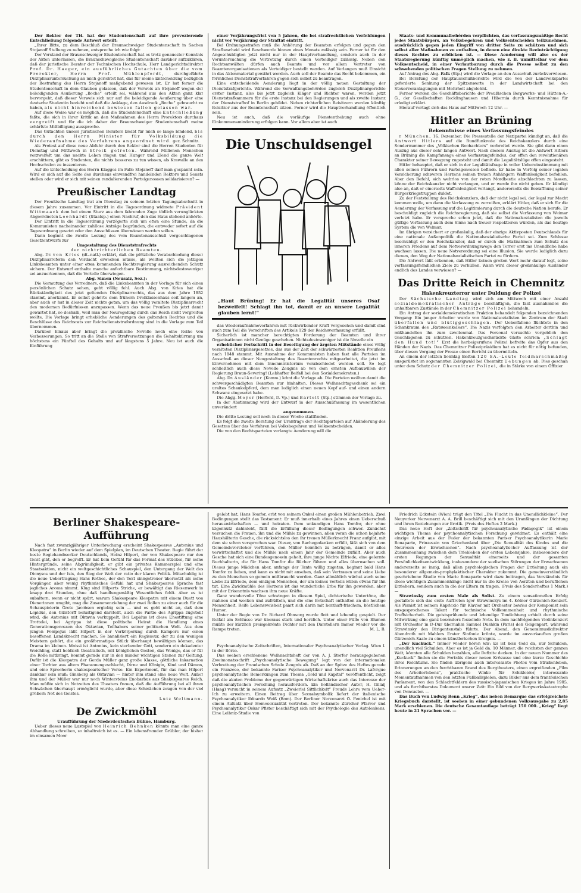Der Rektor der TH. hat der Studentenschaft auf ihre provozierende Entschließung folgende Antwort erteilt:
„Ihrer Bitte, zu dem Beschluß der Braunschweiger Studentenschaft in Sachen Stojanoff Stellung zu nehmen, entspreche ich wie folgt:
Der Vorstand der Braunschweiger Studentenschaft hat es trotz genauester Kenntnis der Akten unterlassen, die Braunschweigische Studentenschaft darüber aufzuklären, daß der juristische Berater der Technischen Hochschule, Herr Landgerichtsdirektor Prof. Dr. Haeger, ein ausführliches Gutachten über die vom Prorektor, Herrn Prof. Mühlenpfordt, durchgeführte Disziplinaruntersuchung an mich gerichtet hat, das für meine Entscheidung bezüglich der Bestrafung des Herrn Stojanoff maßgebend gewesen ist. Er hat ferner die Studentenschaft in dem Glauben gelassen, daß der Verweis an Stojanoff wegen der beleidigenden Aeußerung „Boche“ erteilt sei, während aus den Akten ganz klar hervorgeht, daß dieser Verweis sich nur auf die beleidigende Aeußerung über eine deutsche Studentin bezieht und daß die Anklage, den Ausdruck „Boche“ gebraucht zu haben, als nicht hinreichend bewiesen fallen gelassen war.
Auf diese Weise war es möglich, daß die Studentenschaft eine Entschließung faßte, die sich in ihrer Kritik an den Maßnahmen des Herrn Prorektors durchaus vergreift und für die ich daher der Braunschweiger Studentenschaft meine schärfste Mißbilligung ausspreche.
Das Gutachten unsers juristischen Beraters bleibt für mich so lange bindend, bis durch den Herrn Minister für Volksbildung die Wiederaufnahme des Verfahrens angeordnet wird. gez. Schmitz.
Als Protest auf diese neue Abfuhr durch den Rektor sind die Herren Studenten für Dienstag und Mittwoch in Streik getreten. Während Millionen Menschen verzweifelt um das nackte Leben ringen und Hunger und Elend die ganze Welt erschüttern, gibt es Studenten, die nichts besseres zu tun wissen, als Krawalle an den Hochschulen zu inszenieren.
Auf die Entscheidung des Herrn Klagges im Falle Stojanoff darf man gespannt sein. Wird er sich auf die Seite des durchaus einwandfrei handelnden Rektors und Senats stellen oder wird er sich mit seinen randalierenden Parteigenossen solidarisieren? —
Preußischer Landtag
Der Preußische Landtag trat am Dienstag zu seinem letzten Tagungsabschnitt in diesem Jahre zusammen. Vor Eintritt in die Tagesordnung widmete Präsident Wittmaack dem bei einem Sturz aus dem fahrenden Zuge tödlich verunglückten Abgeordneten Leonhardt (Staatsp.) einen Nachruf, den das Haus stehend anhörte.
Der Eintritt in die Tagesordnung verzögerte sich um etwa eine Stunde, da die Kommunisten nacheinander zahllose Anträge begründen, die entweder sofort auf die Tagesordnung gesetzt oder den Ausschüssen überwiesen werden sollen.
Dann beginnt die zweite Lesung des vom Beamtenausschuß vorgeschlagenen Gesetzentwurfs zur
Umgestaltung des Dienststrafrechts
der nichtrichterlichen Beamten.
Abg. Dr. von Kries (dt.-natl.) erklärt, daß die plötzliche Verabschiedung dieser Disziplinarreform den Verdacht erwecken müsse, als wollten sich die jetzigen Linksbeamten unter einer etwa kommenden Rechtsregierung ausreichenden Schutz sichern. Der Entwurf enthalte manche anfechtbare Bestimmung, nichtsdestoweniger sei anzuerkennen, daß die Vorteile überwiegen.
Abg. Simon (Neusalz, Soz.):
Die Vermutung des Vorredners, daß die Linksbeamten in der Vorlage für sich einen persönlichen Schutz sehen, geht völlig fehl. Auch Abg. von Kries hat die Rückständigkeit des jetzt geltenden Disziplinarrechts, das aus dem Jahre 1852 stammt, anerkannt. Er selbst gehörte dem frühern Dreiklassenhaus seit langem an, aber auch er hat in dieser Zeit nichts getan, um das völlig veraltete Disziplinarrecht den modernen Bedürfnissen anzupassen. Wenn das neue Preußen bis jetzt damit gewartet hat, so deshalb, weil man der Neuregelung durch das Reich nicht vorgreifen wollte. Die Vorlage bringt erhebliche Aenderungen des geltenden Rechtes und die Beschlüsse des Reichsrats zur Reichsdienststrafordnung sind in die Vorlage zum Teil übernommen.
Darüber hinaus aber bringt die preußische Novelle noch eine Reihe von Verbesserungen. So tritt an die Stelle von Strafversetzungen die Gehaltskürzung um höchstens ein Fünftel des Gehalts und auf längstens 5 Jahre. Neu ist auch die Einführung
einer Verjährungsfrist von 5 Jahren, die bei strafrechtlichen Verfehlungen nicht vor Verjährung der Straftat eintritt.
Bei Ordnungsstrafen muß die Anhörung der Beamten erfolgen und gegen den Strafbescheid wird Beschwerde binnen eines Monats zulässig sein. Ferner ist für den Angeschuldigten jetzt nicht nur in der Hauptverhandlung, sondern auch in der Voruntersuchung die Vertretung durch einen Verteidiger zulässig. Neben den Rechtsanwälten dürfen auch Beamte und vor allem Vertreter von Beamtenorganisationen als Verteidiger bestellt werden. Auf Verlangen muß Einsicht in das Aktenmaterial gewährt werden. Auch soll der Beamte das Recht bekommen, ein förmliches Dienststrafverfahren gegen sich selbst zu beantragen.
Eine entscheidende Aenderung liegt in der völlig neuen Gestaltung der Dienststrafgerichte. Während die Verwaltungsbehörden zugleich Disziplinargerichte erster Instanz, also bis jetzt zugleich Kläger und Richter waren, werden jetzt Dienststrafkammern für die erste Instanz bei den Regierungen und als zweite Instanz der Dienststrafhof in Berlin gebildet. Neben richterlichen Beisitzern werden künftig Beisitzer aus der Beamtenschaft sitzen. Ferner wird die Hauptverhandlung öffentlich sein.
Neu ist auch, daß die vorläufige Dienstenthebung auch ohne Einkommensminderung erfolgen kann. Vor allem aber ist auch
Die Unschuldsengel
„Haut Brüning! Er hat die Legalität unseres Osaf bezweifelt! Schlagt ihn tot, damit er an unsere Legalität glauben lernt!“
das Wiederaufnahmeverfahren mit rückwirkender Kraft vorgesehen und damit sind auch zum Teil die Vorschriften des Artikels 129 der Reichsverfassung erfüllt.
Sicherlich ist mancher berechtigten Forderung der Beamten und ihrer Organisationen nicht Genüge geschehen. Nichtsdestoweniger ist die Novelle ein
erheblicher Fortschritt in der Beseitigung der ärgsten Mißstände eines völlig veralteten Disziplinargesetzes, das aus der Zeit der schwärzesten Reaktion Preußens nach 1848 stammt. Mit Ausnahme der Kommunisten haben fast alle Parteien im Ausschuß an dieser Neugestaltung des Beamtenrechts mitgearbeitet, die jetzt im Einvernehmen mit dem Innenministerium verabschiedet werden soll. So legt schließlich auch diese Novelle Zeugnis ab von dem ernsten Aufbauwillen der Regierung Braun-Severing! (Lebhafter Beifall bei den Sozialdemokraten.)
Abg. Dr. Ausländer (Komm.) lehnt die Vorlage ab. Die Parteien wollten damit die schwergeschädigten Beamten nur hinhalten. Dieses Weihnachtsgeschenk sei ein uraltes Schaukelpferd, dem man lediglich einen neuen Kopf auf- und einen andern Schwanz eingesetzt habe.
Die Abgg. Meyer (Herford, D. Vp.) und Bartelt (Stp.) stimmen der Vorlage zu.
In der Abstimmung wird der Entwurf in der Ausschußfassung im wesentlichen unverändert
angenommen.
Die dritte Lesung soll noch in dieser Woche stattfinden.
Es folgt die zweite Beratung der Urantrage der Rechtsparteien auf Abänderung des Gesetzes über das Verfahren bei Volksbegehren und Volksentscheiden.
Die von den Rechtsparteien verlangte Aenderung will die
Staats- und Kommunalbehörden verpflichten, das verfassungsmäßige Recht jedes Staatsbürgers, an Volksbegehren und Volksentscheiden teilzunehmen, ausdrücklich gegen jeden Eingriff von dritter Seite zu schützen und sich selbst aller Maßnahmen zu enthalten, in denen eine direkte Beeinträchtigung dieses Rechtes zu erblicken ist. — Diese Aenderung will also es der Staatsregierung künftig unmöglich machen, wie z. B. unmittelbar vor dem Volksentscheid, in einer Verlautbarung durch die Presse selbst zu den schwebenden politischen Fragen Stellung zu nehmen.
Auf Antrag des Abg. Falk (Stp.) wird die Vorlage an den Ausschuß zurückverwiesen.
Bei Beratung der Hauptausschußberichte wird die von der Landvolkspartei geforderte Senkung der Spitzenwerte in der Landwirtschaft bei den Steuerveranlagungen mit Mehrheit abgelehnt.
Ferner werden die Geschäftsberichte der Preußischen Bergwerks- und Hütten-A.-G., der Gesellschaften Recklinghausen und Hibernia durch Kenntnisnahme für erledigt erklärt.
Hierauf vertagt sich das Haus auf Mittwoch 12 Uhr. —
Hitler an Brüning
Bekenntnisse eines Verfassungsfeindes
r München, 16. Dezember. Die Pressestelle der Nazipartei kündigt an, daß die Antwort Hitlers auf die Rundfunkrede des Reichskanzlers durch eine Sondernummer des „Völkischen Beobachters“ verbreitet werde. Sie gibt dann einen Auszug aus dieser sehr langen Antwort. Nach diesem Auszug ist die Antwort Hitlers an Brüning die Kampfansage eines Verfassungsfeindes, der offen den revolutionären Charakter seiner Bewegung zugesteht und damit die Legalitätslüge offen eingesteht.
Hitler behauptet, daß er sich in der Legalitätsfrage in voller Uebereinstimmung mit allen seinen Führern und Parteigenossen befinde. Er habe in Verfolg seiner legalen Versicherung schweren Herzens seinen treuen Anhängern Waffenlosigkeit befohlen. Aber den Befehl, sich wehrlos von der roten Mordbestie abschlachten zu lassen, könne der Reichskanzler nicht verlangen, und er werde ihn nicht geben. Er kündigt also an, daß er einerseits Waffenlosigkeit verlangt, andererseits die Bewaffnung seiner Bürgerkriegstruppen duldet.
Zu der Feststellung des Reichskanzlers, daß der nicht legal sei, der legal zur Macht kommen wolle, um dann die Verfassung zu zerreißen, erklärt Hitler, daß er sich für die Aenderung der Verfassung auf die Legitimierung durch die deutsche Nation berufe. Er beschuldigt zugleich die Reichsregierung, daß sie selbst die Verfassung von Weimar verletzt habe. Er verspreche schon jetzt, daß die Nationalsozialisten die jeweils gültige Verfassung auch dem Sinne nach treuer respektieren würden, als das heutige System die von Weimar.
Im übrigen versichert er großmäulig, daß der einzige Aktivposten Deutschlands für eine nationale Außenpolitik die Nationalsozialistische Partei sei. Zum Schlusse beschuldigt er den Reichskanzler, daß er durch die Maßnahmen zum Schutz des inneren Friedens auf dem Notverordnungswege den Terror erst ins Unendliche habe wachsen lassen. Die neue Notverordnung sei eine Illusion. Sie werde lediglich dazu dienen, den Weg der Nationalsozialistischen Partei zu fördern.
Die Antwort läßt erkennen, daß Hitler keinen großen Wert mehr darauf legt, seine verfassungsfeindlichen Ziele zu verhüllen. Wann wird dieser großmäulige Ausländer endlich des Landes verwiesen? —
Das Dritte Reich in Chemnitz
Hakenkreuzterror unter Duldung der Polizei
Der Sächsische Landtag wird sich am Mittwoch mit einer Anzahl sozialdemokratischer Anträge beschäftigen, die fast ausnahmslos die unhaltbaren Zustände in der Chemnitzer Polizei behandeln.
Ein Antrag der sozialdemokratischen Fraktion behandelt folgenden bezeichnenden Vorgang: Ein junger Arbeiter wurde von Nationalsozialisten im Zentrum der Stadt überfallen und blutiggeschlagen. Der Ueberfallene flüchtete in den Schankraum des „Ratsweinkellers“. Die Nazis verfolgten den Arbeiter dorthin und mißhandelten ihn zum zweitenmal. Das Personal versuchte vergeblich den Geschlagenen zu schützen. Hakenkreuzgeschmückte Gäste schrien: „Schlagt den Hund tot!“ Erst die herbeigerufene Polizei befreite das Opfer aus den Händen der Nazis. Das Chemnitzer Polizeipräsidium hat es nicht für nötig befunden, über diesen Vorgang der Presse einen Bericht zu übermitteln.
An einem der letzten Sonntag hielten 120 SA.-Leute feldmarschmäßig ausgerüstet im sogenannten Zeisigwald bei Chemnitz Uebungen ab. Dies geschah unter dem Schutz der Chemnitzer Polizei, die in Stärke von einem Offizier
Berliner Shakespeare-Aufführung
Nach fast zwanzigjähriger Unterbrechung erscheint Shakespeares „Antonius und Kleopatra“ in Berlin wieder auf dem Spielplan, im Deutschen Theater. Regie führt der beste Regiehandwerker Deutschlands, Heinz Hilpert, der von Shakespeare nur den Geist gibt, den er begreift. Er hat kein Gefühl für das Format des Stückes, für seine Hintergründe, seine Abgründigkeit, er gibt ein privates Kammerspiel und eine Staatsaktion, nicht ein weltgeschichtliches Schauspiel, den Untergang der Welt des Dionysos und der Isis, den Sieg der Welt der ratio der klaren Politik. Mitschuldig ist die neue Uebertragung Hans Rothes, der den Text sinngetreuer übersetzt als seine Vorgänger, aber wenig rhythmisches Gefühl hat und Shakespeares Sprache fast jegliches Aroma nimmt. Klug sind Hilperts Striche, er bewältigt das Riesenwerk in knapp drei Stunden, ohne daß handlungsmäßig Wesentliches fehlt. Aber es ist subaltern, wenn er nicht spürt, warum Shakespeare Kleopatra mit einem Duett von Dienerinnen umgibt, mag die Zusammenziehung der zwei Rollen zu einer auch für die Schauspielerin Grete Jacobsen ergiebig sein — und es geht nicht an, daß dem Lepidus, den Gülstorff belustigend darstellt, auch die Partie des Agrippa zugeteilt wird, die Antonius mit Oktavia verkuppelt. Bei Lepidus ist diese Ehestiftung eine Trottelei, bei Agrippa ist diese politische Heirat die Handlung eines Generationsgenossen des Oktavian, Teilhabers seiner politischen Welt. Aus dem jungen Pompejus läßt Hilpert in der Verkörperung durch Kampers nur einen besoffenen Landsknecht machen. So banalisiert ein Regisseur, der zu den wenigen Meistern gehört, die ein großformatiges Stück überhaupt bewältigen können, das Drama im kleinen. Moissi ist Antonius, kein sterbender Gott, sondern ein dekadenter Weichling, statt heldisch theatralisch, mit königlichen Gesten, das Wenige, das er für die Rolle mitbringt, kommt gerade nur in den minder wichtigen Szenen zur Geltung. Dafür ist die Kleopatra der Gerda Müller ganz große Klasse, göttliche Inkarnation einer Tochter aus altem Pharaonengeschlecht, Dirne und Königin, Kind und Dämon, und eine Sprecherin shakespearischer Verse. Ein Experiment, für das man Hilpert dankbar sein muß: Ginsberg als Oktavian — hinter ihm stand eine neue Welt. Außer ihm und der Müller war nur noch Wintersteins Enobarbus aus Shakespeares Reich. Man müßte sich in Notzeiten des Theaters freuen, daß die Aufführung bei all ihren Schwächen überhaupt ermöglicht wurde, aber diese Schwächen zeugen von der viel größern Not des Geistes.
Lutz Weltmann.
De Zwickmöhl
Uraufführung der Niederdeutschen Bühne, Hamburg.
Ueber dieses neue Lustspiel von Heinrich Behnken könnte man eine ganze Abhandlung schreiben, so inhaltreich ist es. — Ein lebensfremder Grübler, der bisher im einsamen Moor
gelebt hat, Hans Tomfor, erbt von seinem Onkel einen großen Mühlenbetrieb. Zwei Bedingungen stellt das Testament: Er muß innerhalb eines Jahres einen Ueberschuß herauswirtschaften — und heiraten. Dem unkundigen Hans Tomfor, der ohne Eigennutz dahinlebt, fällt die Erfüllung dieser Bedingungen schwer. Zunächst versuchen die Frauen, ihn und die Mühle zu gewinnen, allen voran die schon bejahrte Haushälterin Gesche, die rücksichtslos den ihr treuen Müllerknecht Franz aufgibt, mit dem sie schon versprochen war. Dieser, von Rachegedanken erfüllt, läßt sich von dem Gemeindevorsteher verführen, den Müller heimlich zu betrügen, damit er alles verwirtschaftet und die Mühle nach einem Jahr der Gemeinde zufällt. Aber auch Gesche hat sich eine Bundesgenossin geholt, ihre junge Nichte Elfriede, eine gelernte Buchhalterin, die für Hans Tomfor die Bücher führen und alles überwachen soll. Dieses junge Mädchen aber, anfangs der Tante willig zugetan, beginnt bald Hans Tomfor zu lieben, und kann es nicht mit ansehen, daß sein Vertrauen und seine Liebe zu den Menschen so gemein mißbraucht werden. Ganz allmählich wächst auch seine Liebe zu Elfriede, dem einzigen Menschen, der um keines Vorteils willen etwas für ihn tut. Eine Zwickmühle des Herzens ist das wunderliche Erbe für ihn geworden, aber mit der Erkenntnis wachsen ihm neue Kräfte.
Ganz wundervolle Töne schwingen in diesem Spiel, dichterische Untertöne, die mahnen und wecken und aufrütteln, und die eine Botschaft enthalten an die heutige Menschheit. Reife Lebensweisheit paart sich darin mit herzhaft-frischem, köstlichem Humor.
Unter der Regie von Dr. Richard Ohnsorg wurde flott und lebendig gespielt. Der Beifall am Schlusse war überaus stark und herzlich. Unter einer Fülle von Blumen mußte der kürzlich preisgekrönte Dichter mit den Darstellern immer wieder vor die Rampe treten. M. L. B.
Psychoanalytische Zeitschriften, Internationaler Psychoanalytischer Verlag. Wien I. In der Börse.
Das soeben erschienene Weihnachtsheft der von A. J. Storfer herausgegebenen Zweimonatsschrift „Psychoanalytische Bewegung“ legt von der internationalen Verbreitung der Freudschen Schule Zeugnis ab. Daß an der Spitze des Heftes gerade ein Franzose, der bekannte Pariser Psychoanalytiker und Nervenarzt Dr. Laforgue psychoanalytische Bemerkungen zum Thema „Gold und Kapital“ veröffentlicht, zeigt daß die akuten Probleme der gegenwärtigen Wirtschaftskrise auch das Interesse der psychoanalytischen Forschung herausfordern. Ein holländischer Autor, H. Gillaij (Haag) versucht in seinem Aufsatz „Zweierlei Sittlichkeit“ Freuds Lehre vom Ueber-Ich zu erweitern. Einen Beitrag über Sexualsymbolik liefert der italienische Psychoanalytiker Edoardo Weiß (Rom). Der Berliner Nervenarzt O. Fenichel ist mit einem Aufsatz über Homosexualität vertreten. Der bekannte Züricher Pfarrer und Psychoanalytiker Oskar Pfister beschäftigt sich mit der Psychologie des Autolenkens. Eine Leibniz-Studie von
Friedrich Eckstein (Wien) trägt den Titel „Die Flucht in das Unendlichkleine“. Der Neuyorker Nervenarzt A. A. Brill beschäftigt sich mit den Uranfängen der Dichtung und ihren Beziehungen zur Erotik. (Preis des Heftes 2 Mark.)
Das neue Heft der „Zeitschrift für psychoanalytische Pädagogik“ ist einem wichtigen Thema der psychoanalytischen Forschung gewidmet. Es enthält eine einzige Arbeit aus der Feder der bekannten Pariser Psychoanalytikerin Marie Bonaparte, Prinzessin von Griechenland über „Die Sexualität des Kindes und die Neurosen der Erwachsenen“. Nach psychoanalytischer Auffassung ist der Zusammenhang zwischen dem Triebleben der ersten Lebensjahre, insbesondere der ersten Regungen der Sexualität einerseits und der gesamten Persönlichkeitsentwicklung, insbesondere der seelischen Störungen der Erwachsenen andererseits so innig, daß allen psychologischen Fragen der Erziehung auch ein besonderer allgemein-prophylaktischer Charakter zukommt. Die gemeinverständlich geschriebene Studie von Marie Bonaparte wird dazu beitragen, das Verständnis für diese wichtigen Zusammenhänge nicht nur in die Kreise von Aerzten und beruflichen Erziehern, sondern auch in die der Eltern zu tragen. (Preis des Sonderheftes 1 Mark.) —
Strawinsky zum ersten Male als Solist. Zu einem sensationellen Erfolg gestaltete sich das erste Auftreten Igor Strawinskys im 4. Kölner Gürzenich-Konzert. Als Pianist ist seinem Kapriccio für Klavier mit Orchester bewies der Komponist sein ausgesprochenes Talent für technische Vollkommenheit und rhythmische Treffsicherheit. Die geistsprühende und lebendige Tondichtung erhielt durch seine Mitwirkung eine ganz besonders fesselnde Note. In dem nachfolgenden Violinkonzert mit Orchester in D-Dur übernahm Samuel Dushkin (Paris) den Geigenpart, während Strawinsky den Dirigentenstab führte. Der Abend, den Generalmusikdirektor Abendroth mit Mahlers Erster Sinfonie krönte, wurde im ausverkauften großen Gürzenich-Saale zu einem künstlerischen Ereignis. —
„Der Kuckuck.“ Immer wieder hören wir: Es ist kein Geld da, nur Schulden, unendlich viel Schulden. Aber es ist ja Geld da. 10 Männer, die reichsten der ganzen Welt, könnten alle Schulden bezahlen, alle Defizite decken. In der neuen Nummer des „Kuckuck“ finden sie die Porträts dieser neuen Krösusse und eine kurze Geschichte ihres Reichtums. Sie finden übrigens auch interessante Photos vom Straßenleben, Erinnerungen an den furchtbaren Brand des Burgtheaters, einen ergreifenden „Film des Arbeiterlebens“, praktische Winke für Schikleider, interessante Momentaufnahmen von den letzten Fußballspielen, dazu Bilder aus dem französischen Parlament, von den Schlachtfeldern des russisch-japanischen Krieges im Jahre 1905, und als furchtbarstes Dokument unsrer Zeit: Ein Bild von der Bergwerkskatastrophe von Doncaster. —
Das Buch von Ludwig Renn „Krieg“, das neben Remarque das erfolgreichste Kriegsbuch darstellt, ist soeben in einer gebundenen Volksausgabe zu 2,85 Mark erschienen. Die deutsche Gesamtauflage beträgt 150 000. „Krieg“ liegt heute in 21 Sprachen vor. —